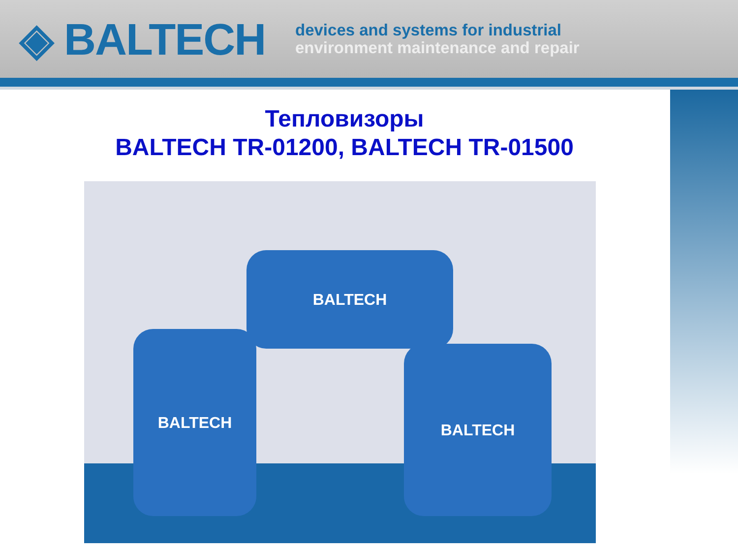◈ BALTECH
devices and systems for industrial
environment maintenance and repair
Тепловизоры
BALTECH TR-01200, BALTECH TR-01500
BALTECH
BALTECH
BALTECH